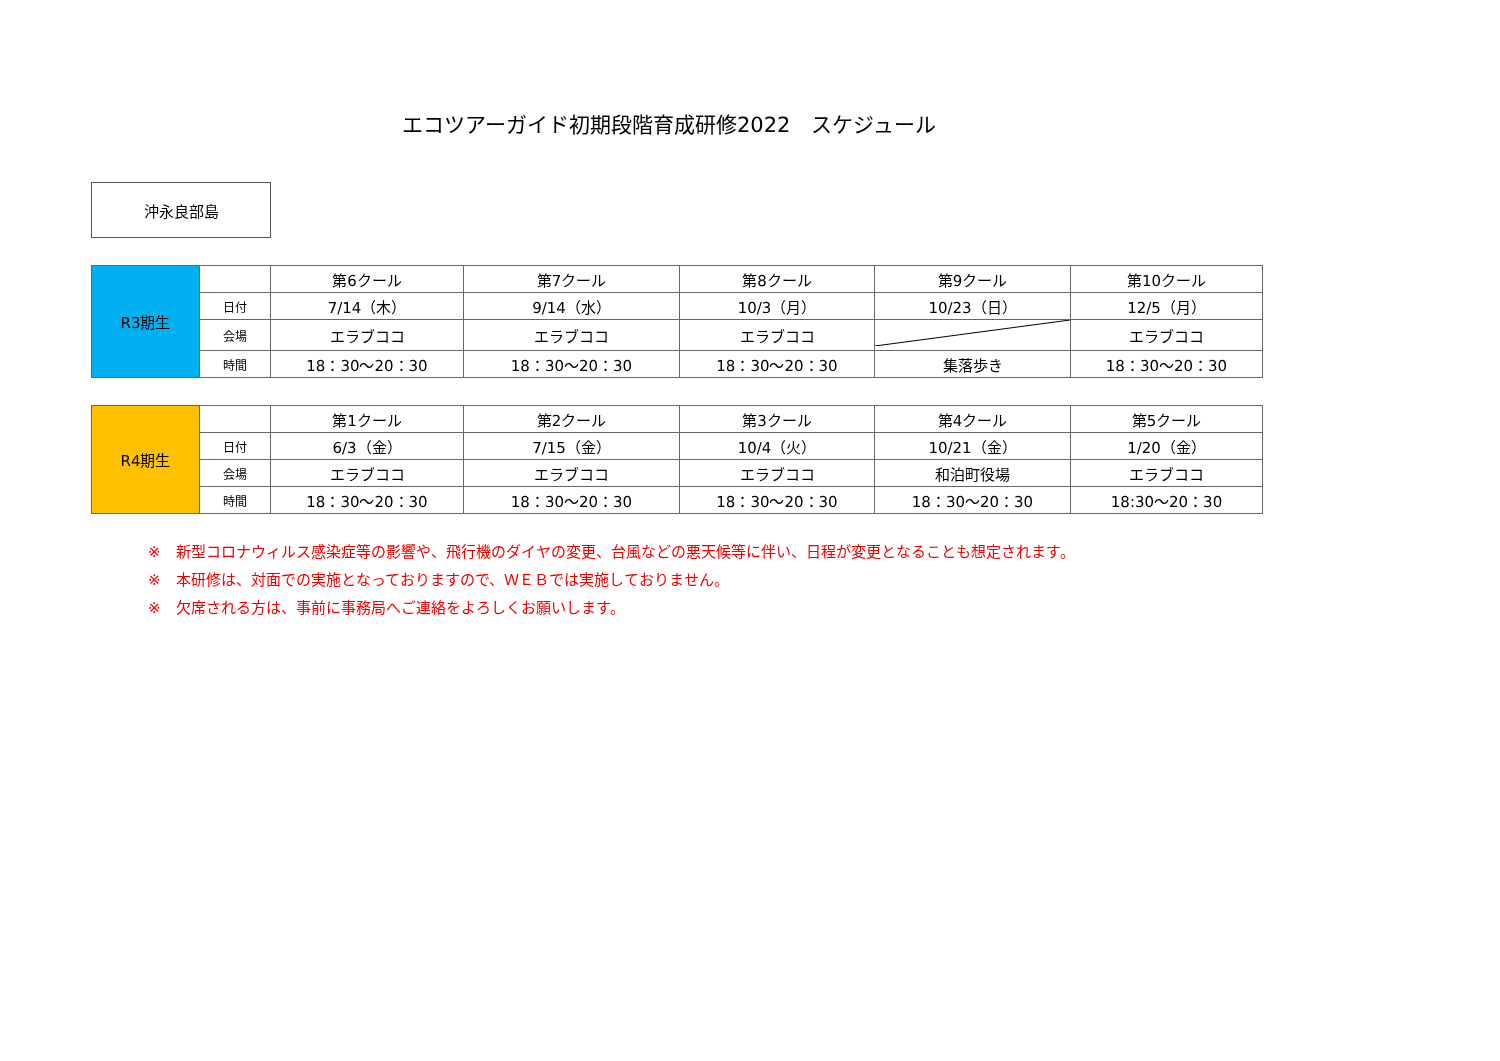エコツアーガイド初期段階育成研修2022　スケジュール
沖永良部島
| R3期生 | | 第6クール | 第7クール | 第8クール | 第9クール | 第10クール |
| | 日付 | 7/14（木） | 9/14（水） | 10/3（月） | 10/23（日） | 12/5（月） |
| | 会場 | エラブココ | エラブココ | エラブココ | | エラブココ |
| | 時間 | 18：30～20：30 | 18：30～20：30 | 18：30～20：30 | 集落歩き | 18：30～20：30 |
| R4期生 | | 第1クール | 第2クール | 第3クール | 第4クール | 第5クール |
| | 日付 | 6/3（金） | 7/15（金） | 10/4（火） | 10/21（金） | 1/20（金） |
| | 会場 | エラブココ | エラブココ | エラブココ | 和泊町役場 | エラブココ |
| | 時間 | 18：30～20：30 | 18：30～20：30 | 18：30～20：30 | 18：30～20：30 | 18:30～20：30 |
※　新型コロナウィルス感染症等の影響や、飛行機のダイヤの変更、台風などの悪天候等に伴い、日程が変更となることも想定されます。
※　本研修は、対面での実施となっておりますので、ＷＥＢでは実施しておりません。
※　欠席される方は、事前に事務局へご連絡をよろしくお願いします。